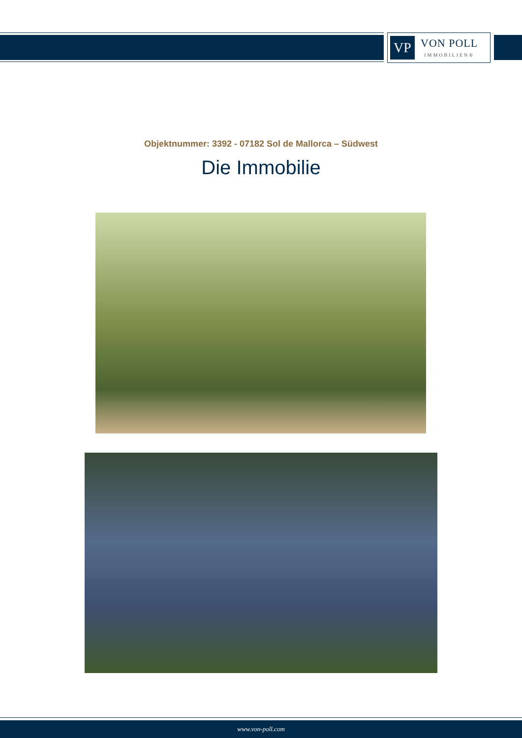VP
VON POLL
IMMOBILIEN®
Objektnummer: 3392 - 07182 Sol de Mallorca – Südwest
Die Immobilie
www.von-poll.com